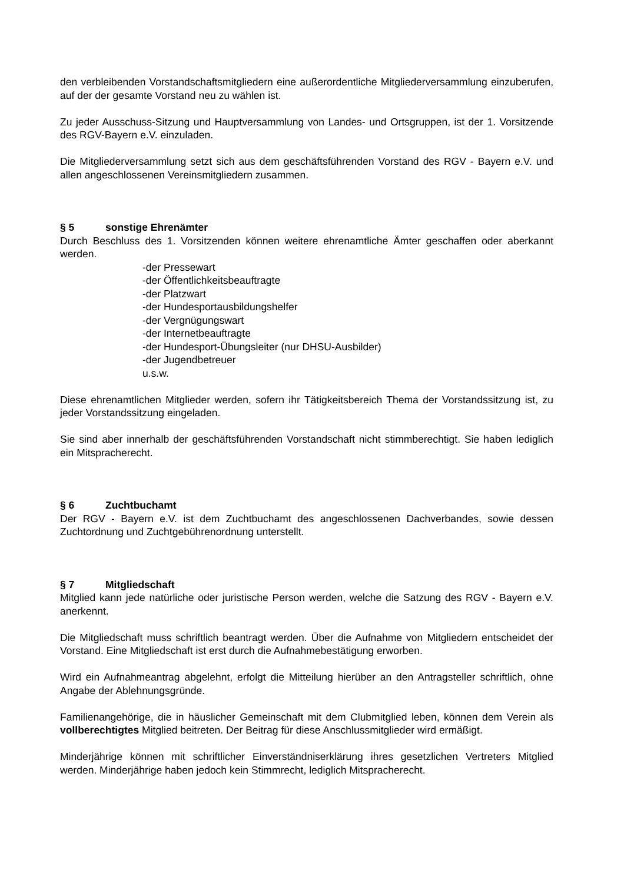den verbleibenden Vorstandschaftsmitgliedern eine außerordentliche Mitgliederversammlung einzuberufen, auf der der gesamte Vorstand neu zu wählen ist.
Zu jeder Ausschuss-Sitzung und Hauptversammlung von Landes- und Ortsgruppen, ist der 1. Vorsitzende des RGV-Bayern e.V. einzuladen.
Die Mitgliederversammlung setzt sich aus dem geschäftsführenden Vorstand des RGV - Bayern e.V. und allen angeschlossenen Vereinsmitgliedern zusammen.
§ 5 sonstige Ehrenämter
Durch Beschluss des 1. Vorsitzenden können weitere ehrenamtliche Ämter geschaffen oder aberkannt werden.
-der Pressewart
-der Öffentlichkeitsbeauftragte
-der Platzwart
-der Hundesportausbildungshelfer
-der Vergnügungswart
-der Internetbeauftragte
-der Hundesport-Übungsleiter (nur DHSU-Ausbilder)
-der Jugendbetreuer
u.s.w.
Diese ehrenamtlichen Mitglieder werden, sofern ihr Tätigkeitsbereich Thema der Vorstandssitzung ist, zu jeder Vorstandssitzung eingeladen.
Sie sind aber innerhalb der geschäftsführenden Vorstandschaft nicht stimmberechtigt. Sie haben lediglich ein Mitspracherecht.
§ 6 Zuchtbuchamt
Der RGV - Bayern e.V. ist dem Zuchtbuchamt des angeschlossenen Dachverbandes, sowie dessen Zuchtordnung und Zuchtgebührenordnung unterstellt.
§ 7 Mitgliedschaft
Mitglied kann jede natürliche oder juristische Person werden, welche die Satzung des RGV - Bayern e.V. anerkennt.
Die Mitgliedschaft muss schriftlich beantragt werden. Über die Aufnahme von Mitgliedern entscheidet der Vorstand. Eine Mitgliedschaft ist erst durch die Aufnahmebestätigung erworben.
Wird ein Aufnahmeantrag abgelehnt, erfolgt die Mitteilung hierüber an den Antragsteller schriftlich, ohne Angabe der Ablehnungsgründe.
Familienangehörige, die in häuslicher Gemeinschaft mit dem Clubmitglied leben, können dem Verein als vollberechtigtes Mitglied beitreten. Der Beitrag für diese Anschlussmitglieder wird ermäßigt.
Minderjährige können mit schriftlicher Einverständniserklärung ihres gesetzlichen Vertreters Mitglied werden. Minderjährige haben jedoch kein Stimmrecht, lediglich Mitspracherecht.